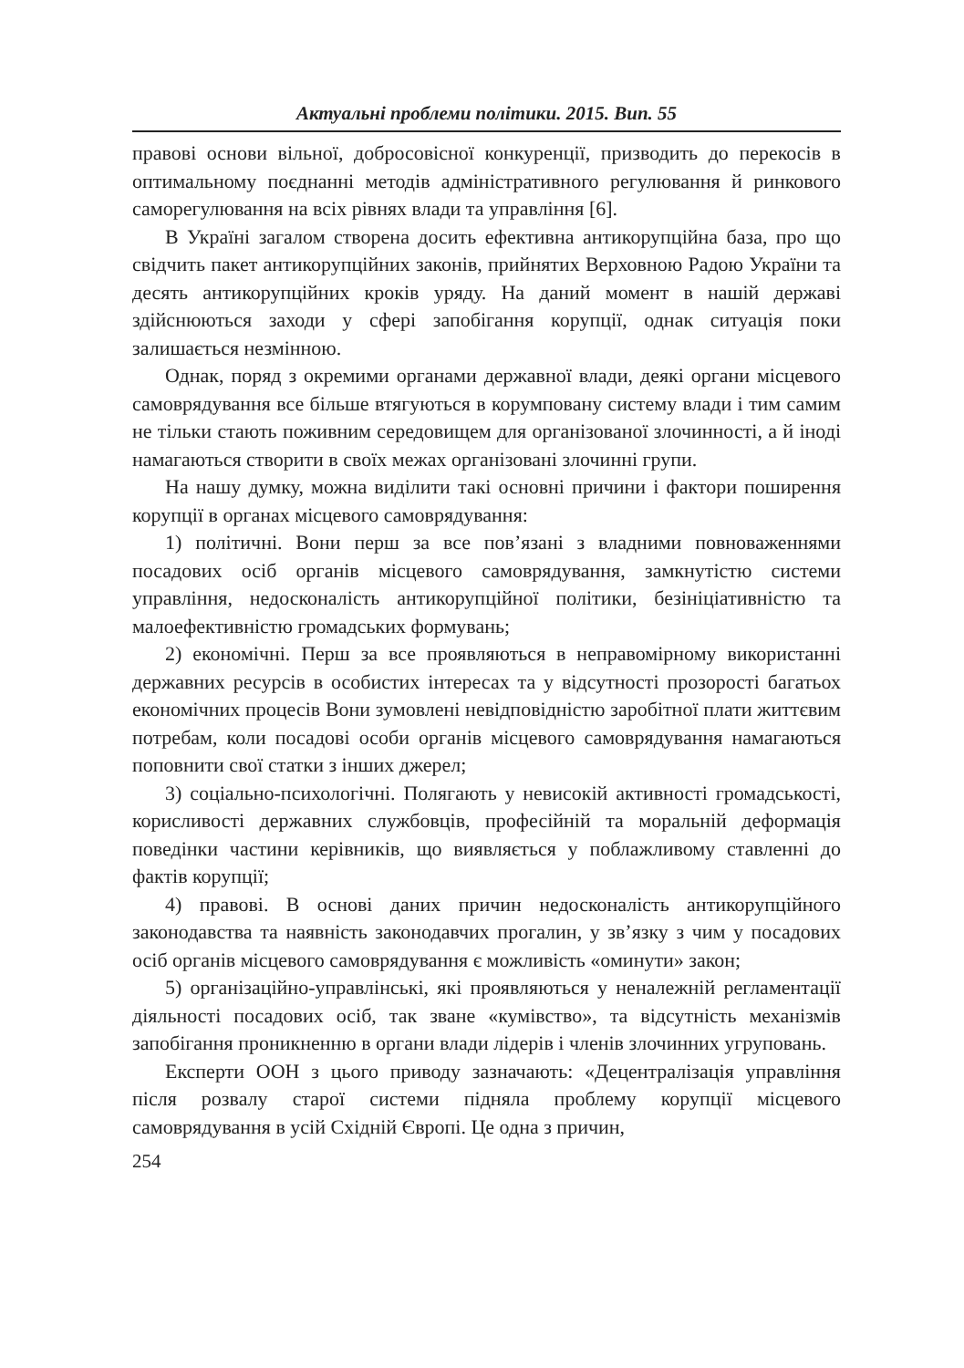Актуальні проблеми політики. 2015. Вип. 55
правові основи вільної, добросовісної конкуренції, призводить до перекосів в оптимальному поєднанні методів адміністративного регулювання й ринкового саморегулювання на всіх рівнях влади та управління [6].
В Україні загалом створена досить ефективна антикорупційна база, про що свідчить пакет антикорупційних законів, прийнятих Верховною Радою України та десять антикорупційних кроків уряду. На даний момент в нашій державі здійснюються заходи у сфері запобігання корупції, однак ситуація поки залишається незмінною.
Однак, поряд з окремими органами державної влади, деякі органи місцевого самоврядування все більше втягуються в корумповану систему влади і тим самим не тільки стають поживним середовищем для організованої злочинності, а й іноді намагаються створити в своїх межах організовані злочинні групи.
На нашу думку, можна виділити такі основні причини і фактори поширення корупції в органах місцевого самоврядування:
1) політичні. Вони перш за все пов’язані з владними повноваженнями посадових осіб органів місцевого самоврядування, замкнутістю системи управління, недосконаліcть антикорупційної політики, безініціативністю та малоефективністю громадських формувань;
2) економічні. Перш за все проявляються в неправомірному використанні державних ресурсів в особистих інтересах та у відсутності прозорості багатьох економічних процесів Вони зумовлені невідповідністю заробітної плати життєвим потребам, коли посадові особи органів місцевого самоврядування намагаються поповнити свої статки з інших джерел;
3) соціально-психологічні. Полягають у невисокій активності громадськості, корисливості державних службовців, професійній та моральній деформація поведінки частини керівників, що виявляється у поблажливому ставленні до фактів корупції;
4) правові. В основі даних причин недосконаліcть антикорупційного законодавства та наявність законодавчих прогалин, у зв’язку з чим у посадових осіб органів місцевого самоврядування є можливість «оминути» закон;
5) організаційно-управлінські, які проявляються у неналежній регламентації діяльності посадових осіб, так зване «кумівство», та відсутність механізмів запобігання проникненню в органи влади лідерів і членів злочинних угруповань.
Експерти ООН з цього приводу зазначають: «Децентралізація управління після розвалу старої системи підняла проблему корупції місцевого самоврядування в усій Східній Європі. Це одна з причин,
254